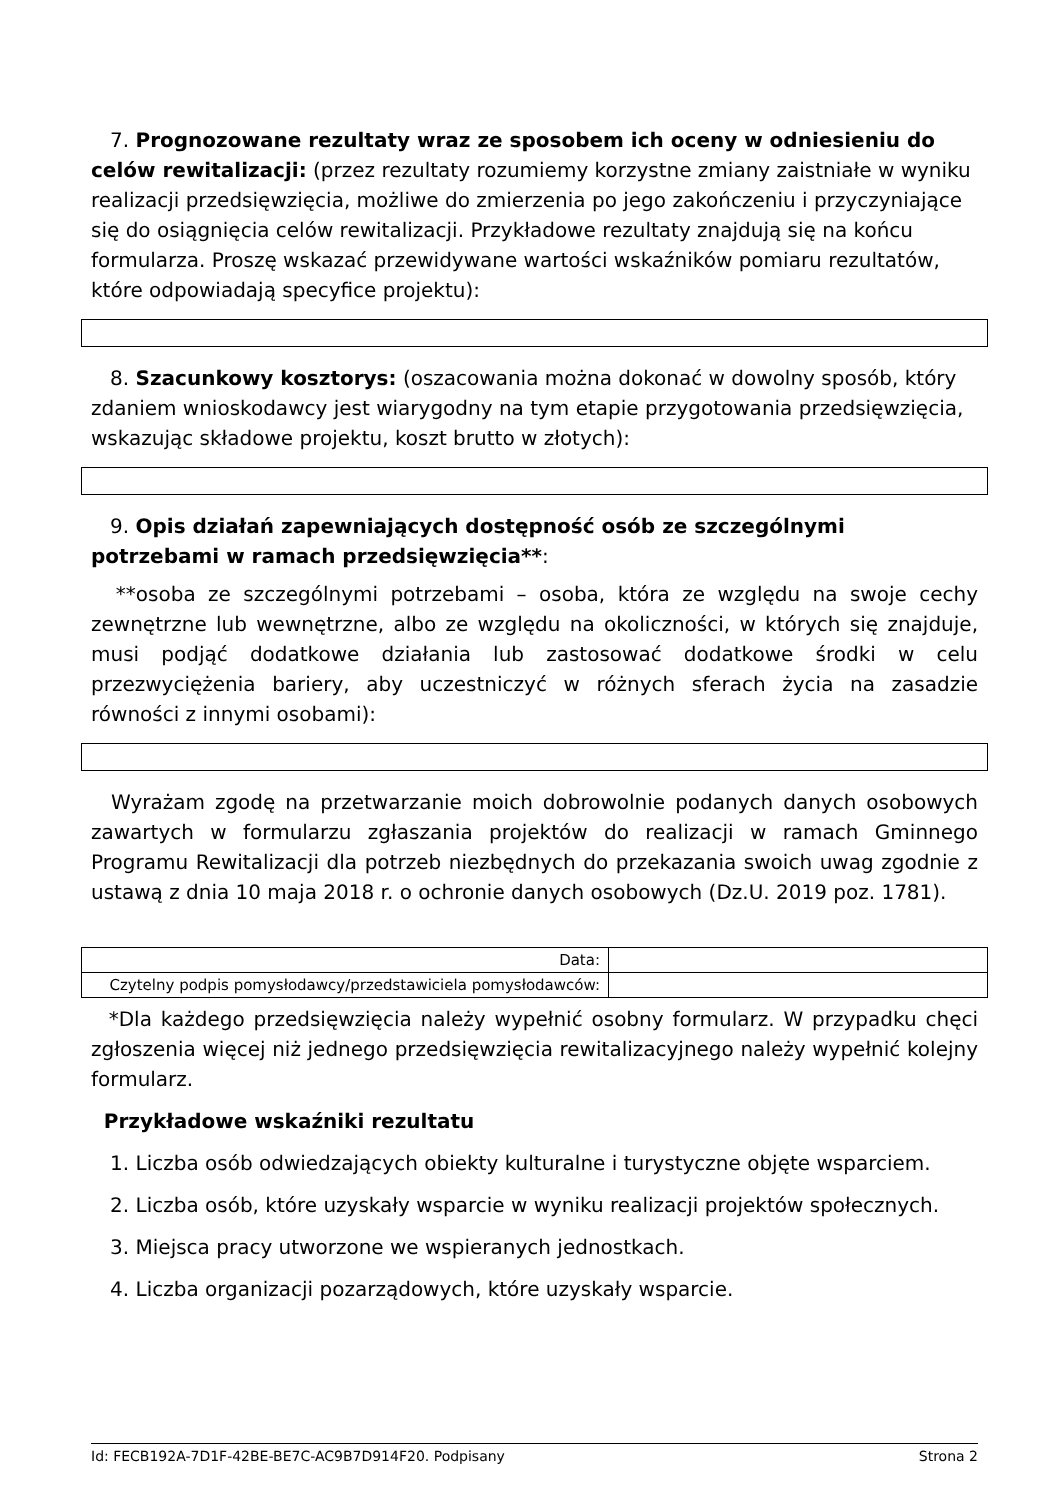7. Prognozowane rezultaty wraz ze sposobem ich oceny w odniesieniu do celów rewitalizacji: (przez rezultaty rozumiemy korzystne zmiany zaistniałe w wyniku realizacji przedsięwzięcia, możliwe do zmierzenia po jego zakończeniu i przyczyniające się do osiągnięcia celów rewitalizacji. Przykładowe rezultaty znajdują się na końcu formularza. Proszę wskazać przewidywane wartości wskaźników pomiaru rezultatów, które odpowiadają specyfice projektu):
8. Szacunkowy kosztorys: (oszacowania można dokonać w dowolny sposób, który zdaniem wnioskodawcy jest wiarygodny na tym etapie przygotowania przedsięwzięcia, wskazując składowe projektu, koszt brutto w złotych):
9. Opis działań zapewniających dostępność osób ze szczególnymi potrzebami w ramach przedsięwzięcia**:
**osoba ze szczególnymi potrzebami – osoba, która ze względu na swoje cechy zewnętrzne lub wewnętrzne, albo ze względu na okoliczności, w których się znajduje, musi podjąć dodatkowe działania lub zastosować dodatkowe środki w celu przezwyciężenia bariery, aby uczestniczyć w różnych sferach życia na zasadzie równości z innymi osobami):
Wyrażam zgodę na przetwarzanie moich dobrowolnie podanych danych osobowych zawartych w formularzu zgłaszania projektów do realizacji w ramach Gminnego Programu Rewitalizacji dla potrzeb niezbędnych do przekazania swoich uwag zgodnie z ustawą z dnia 10 maja 2018 r. o ochronie danych osobowych (Dz.U. 2019 poz. 1781).
| Data: | |
| Czytelny podpis pomysłodawcy/przedstawiciela pomysłodawców: | |
*Dla każdego przedsięwzięcia należy wypełnić osobny formularz. W przypadku chęci zgłoszenia więcej niż jednego przedsięwzięcia rewitalizacyjnego należy wypełnić kolejny formularz.
Przykładowe wskaźniki rezultatu
1. Liczba osób odwiedzających obiekty kulturalne i turystyczne objęte wsparciem.
2. Liczba osób, które uzyskały wsparcie w wyniku realizacji projektów społecznych.
3. Miejsca pracy utworzone we wspieranych jednostkach.
4. Liczba organizacji pozarządowych, które uzyskały wsparcie.
Id: FECB192A-7D1F-42BE-BE7C-AC9B7D914F20. Podpisany Strona 2